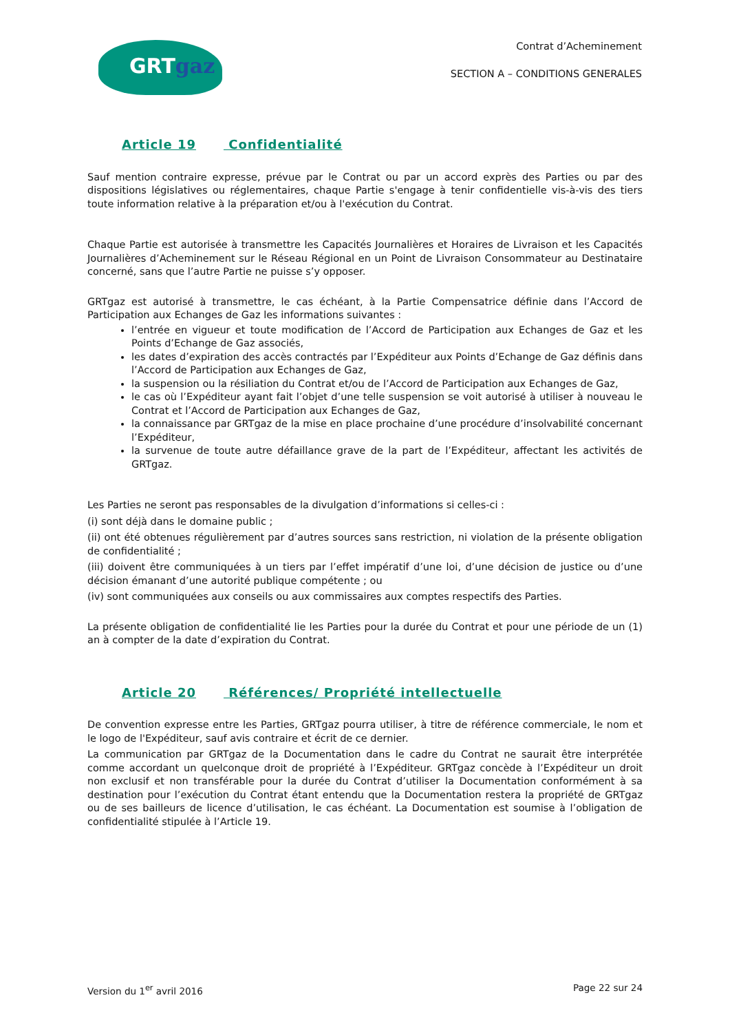GRTgaz
Contrat d’Acheminement
SECTION A – CONDITIONS GENERALES
Article 19 Confidentialité
Sauf mention contraire expresse, prévue par le Contrat ou par un accord exprès des Parties ou par des dispositions législatives ou réglementaires, chaque Partie s'engage à tenir confidentielle vis-à-vis des tiers toute information relative à la préparation et/ou à l'exécution du Contrat.
Chaque Partie est autorisée à transmettre les Capacités Journalières et Horaires de Livraison et les Capacités Journalières d’Acheminement sur le Réseau Régional en un Point de Livraison Consommateur au Destinataire concerné, sans que l’autre Partie ne puisse s’y opposer.
GRTgaz est autorisé à transmettre, le cas échéant, à la Partie Compensatrice définie dans l’Accord de Participation aux Echanges de Gaz les informations suivantes :
l’entrée en vigueur et toute modification de l’Accord de Participation aux Echanges de Gaz et les Points d’Echange de Gaz associés,
les dates d’expiration des accès contractés par l’Expéditeur aux Points d’Echange de Gaz définis dans l’Accord de Participation aux Echanges de Gaz,
la suspension ou la résiliation du Contrat et/ou de l’Accord de Participation aux Echanges de Gaz,
le cas où l’Expéditeur ayant fait l’objet d’une telle suspension se voit autorisé à utiliser à nouveau le Contrat et l’Accord de Participation aux Echanges de Gaz,
la connaissance par GRTgaz de la mise en place prochaine d’une procédure d’insolvabilité concernant l’Expéditeur,
la survenue de toute autre défaillance grave de la part de l’Expéditeur, affectant les activités de GRTgaz.
Les Parties ne seront pas responsables de la divulgation d’informations si celles-ci :
(i) sont déjà dans le domaine public ;
(ii) ont été obtenues régulièrement par d’autres sources sans restriction, ni violation de la présente obligation de confidentialité ;
(iii) doivent être communiquées à un tiers par l’effet impératif d’une loi, d’une décision de justice ou d’une décision émanant d’une autorité publique compétente ; ou
(iv) sont communiquées aux conseils ou aux commissaires aux comptes respectifs des Parties.
La présente obligation de confidentialité lie les Parties pour la durée du Contrat et pour une période de un (1) an à compter de la date d’expiration du Contrat.
Article 20 Références/ Propriété intellectuelle
De convention expresse entre les Parties, GRTgaz pourra utiliser, à titre de référence commerciale, le nom et le logo de l'Expéditeur, sauf avis contraire et écrit de ce dernier.
La communication par GRTgaz de la Documentation dans le cadre du Contrat ne saurait être interprétée comme accordant un quelconque droit de propriété à l’Expéditeur. GRTgaz concède à l’Expéditeur un droit non exclusif et non transférable pour la durée du Contrat d’utiliser la Documentation conformément à sa destination pour l’exécution du Contrat étant entendu que la Documentation restera la propriété de GRTgaz ou de ses bailleurs de licence d’utilisation, le cas échéant. La Documentation est soumise à l’obligation de confidentialité stipulée à l’Article 19.
Version du 1<sup>er</sup> avril 2016 Page 22 sur 24